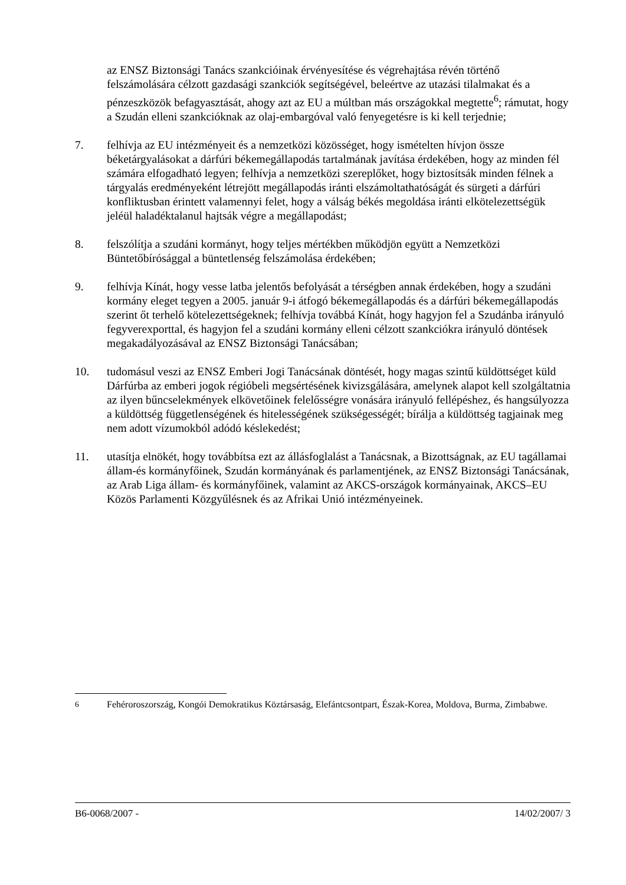az ENSZ Biztonsági Tanács szankcióinak érvényesítése és végrehajtása révén történő felszámolására célzott gazdasági szankciók segítségével, beleértve az utazási tilalmakat és a pénzeszközök befagyasztását, ahogy azt az EU a múltban más országokkal megtette<sup>6</sup>; rámutat, hogy a Szudán elleni szankcióknak az olaj-embargóval való fenyegetésre is ki kell terjednie;
7. felhívja az EU intézményeit és a nemzetközi közösséget, hogy ismételten hívjon össze béketárgyalásokat a dárfúri békemegállapodás tartalmának javítása érdekében, hogy az minden fél számára elfogadható legyen; felhívja a nemzetközi szereplőket, hogy biztosítsák minden félnek a tárgyalás eredményeként létrejött megállapodás iránti elszámoltathatóságát és sürgeti a dárfúri konfliktusban érintett valamennyi felet, hogy a válság békés megoldása iránti elkötelezettségük jeléül haladéktalanul hajtsák végre a megállapodást;
8. felszólítja a szudáni kormányt, hogy teljes mértékben működjön együtt a Nemzetközi Büntetőbírósággal a büntetlenség felszámolása érdekében;
9. felhívja Kínát, hogy vesse latba jelentős befolyását a térségben annak érdekében, hogy a szudáni kormány eleget tegyen a 2005. január 9-i átfogó békemegállapodás és a dárfúri békemegállapodás szerint őt terhelő kötelezettségeknek; felhívja továbbá Kínát, hogy hagyjon fel a Szudánba irányuló fegyverexporttal, és hagyjon fel a szudáni kormány elleni célzott szankciókra irányuló döntések megakadályozásával az ENSZ Biztonsági Tanácsában;
10. tudomásul veszi az ENSZ Emberi Jogi Tanácsának döntését, hogy magas szintű küldöttséget küld Dárfúrba az emberi jogok régióbeli megsértésének kivizsgálására, amelynek alapot kell szolgáltatnia az ilyen bűncselekmények elkövetőinek felelősségre vonására irányuló fellépéshez, és hangsúlyozza a küldöttség függetlenségének és hitelességének szükségességét; bírálja a küldöttség tagjainak meg nem adott vízumokból adódó késlekedést;
11. utasítja elnökét, hogy továbbítsa ezt az állásfoglalást a Tanácsnak, a Bizottságnak, az EU tagállamai állam-és kormányfőinek, Szudán kormányának és parlamentjének, az ENSZ Biztonsági Tanácsának, az Arab Liga állam- és kormányfőinek, valamint az AKCS-országok kormányainak, AKCS–EU Közös Parlamenti Közgyűlésnek és az Afrikai Unió intézményeinek.
<sup>6</sup> Fehéroroszország, Kongói Demokratikus Köztársaság, Elefántcsontpart, Észak-Korea, Moldova, Burma, Zimbabwe.
B6-0068/2007 - 14/02/2007/ 3